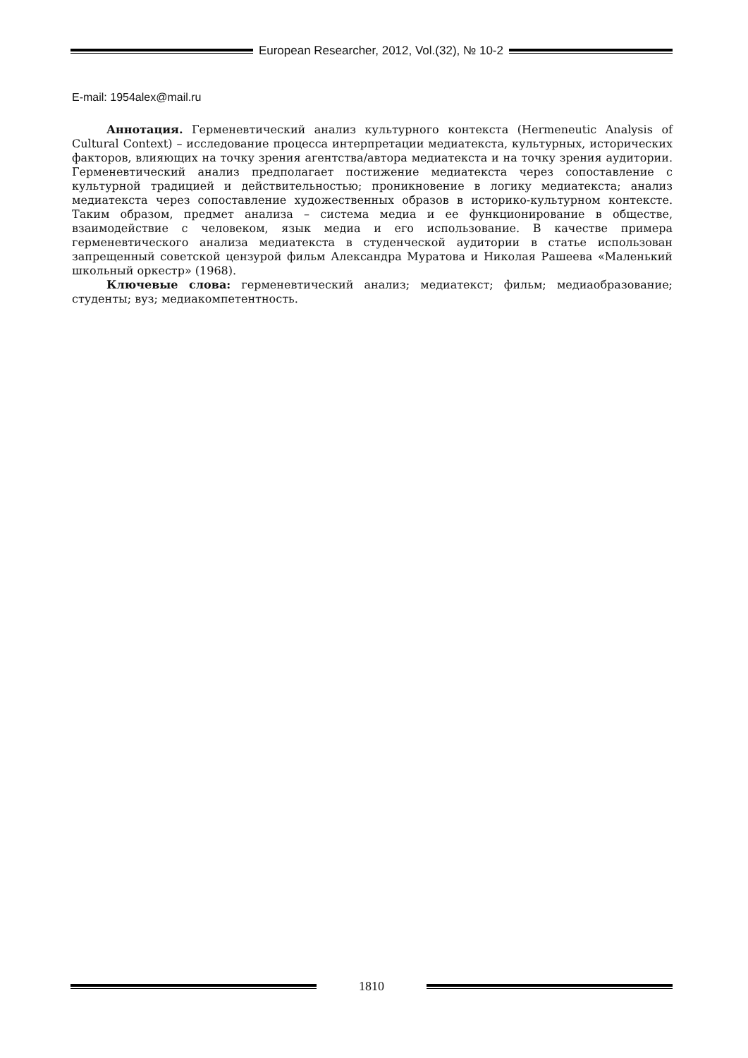European Researcher, 2012, Vol.(32), № 10-2
E-mail: 1954alex@mail.ru
Аннотация. Герменевтический анализ культурного контекста (Hermeneutic Analysis of Cultural Context) – исследование процесса интерпретации медиатекста, культурных, исторических факторов, влияющих на точку зрения агентства/автора медиатекста и на точку зрения аудитории. Герменевтический анализ предполагает постижение медиатекста через сопоставление с культурной традицией и действительностью; проникновение в логику медиатекста; анализ медиатекста через сопоставление художественных образов в историко-культурном контексте. Таким образом, предмет анализа – система медиа и ее функционирование в обществе, взаимодействие с человеком, язык медиа и его использование. В качестве примера герменевтического анализа медиатекста в студенческой аудитории в статье использован запрещенный советской цензурой фильм Александра Муратова и Николая Рашеева «Маленький школьный оркестр» (1968).
Ключевые слова: герменевтический анализ; медиатекст; фильм; медиаобразование; студенты; вуз; медиакомпетентность.
1810